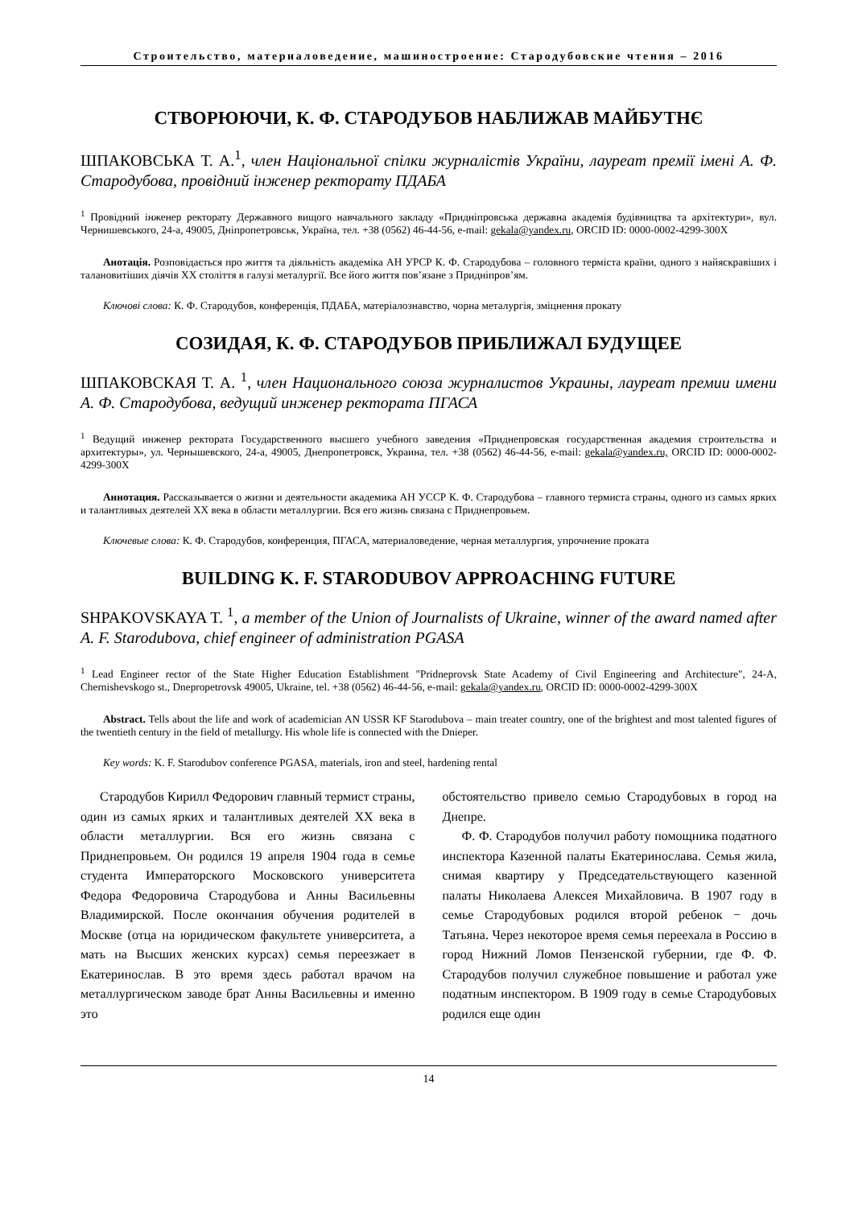Строительство, материаловедение, машиностроение: Стародубовские чтения – 2016
СТВОРЮЮЧИ, К. Ф. СТАРОДУБОВ НАБЛИЖАВ МАЙБУТНЄ
ШПАКОВСЬКА Т. А.<sup>1</sup>, член Національної спілки журналістів України, лауреат премії імені А. Ф. Стародубова, провідний інженер ректорату ПДАБА
<sup>1</sup> Провідний інженер ректорату Державного вищого навчального закладу «Придніпровська державна академія будівництва та архітектури», вул. Чернишевського, 24-а, 49005, Дніпропетровськ, Україна, тел. +38 (0562) 46-44-56, e-mail: gekala@yandex.ru, ORCID ID: 0000-0002-4299-300X
Анотація. Розповідається про життя та діяльність академіка АН УРСР К. Ф. Стародубова – головного терміста країни, одного з найяскравіших і талановитіших діячів XX століття в галузі металургії. Все його життя пов’язане з Придніпров’ям.
Ключові слова: К. Ф. Стародубов, конференція, ПДАБА, матеріалознавство, чорна металургія, зміцнення прокату
СОЗИДАЯ, К. Ф. СТАРОДУБОВ ПРИБЛИЖАЛ БУДУЩЕЕ
ШПАКОВСКАЯ Т. А. <sup>1</sup>, член Национального союза журналистов Украины, лауреат премии имени А. Ф. Стародубова, ведущий инженер ректората ПГАСА
<sup>1</sup> Ведущий инженер ректората Государственного высшего учебного заведения «Приднепровская государственная академия строительства и архитектуры», ул. Чернышевского, 24-а, 49005, Днепропетровск, Украина, тел. +38 (0562) 46-44-56, e-mail: gekala@yandex.ru, ORCID ID: 0000-0002-4299-300X
Аннотация. Рассказывается о жизни и деятельности академика АН УССР К. Ф. Стародубова – главного термиста страны, одного из самых ярких и талантливых деятелей XX века в области металлургии. Вся его жизнь связана с Приднепровьем.
Ключевые слова: К. Ф. Стародубов, конференция, ПГАСА, материаловедение, черная металлургия, упрочнение проката
BUILDING K. F. STARODUBOV APPROACHING FUTURE
SHPAKOVSKAYA T. <sup>1</sup>, a member of the Union of Journalists of Ukraine, winner of the award named after A. F. Starodubova, chief engineer of administration PGASA
<sup>1</sup> Lead Engineer rector of the State Higher Education Establishment "Pridneprovsk State Academy of Civil Engineering and Architecture", 24-A, Chernishevskogo st., Dnepropetrovsk 49005, Ukraine, tel. +38 (0562) 46-44-56, e-mail: gekala@yandex.ru, ORCID ID: 0000-0002-4299-300X
Abstract. Tells about the life and work of academician AN USSR KF Starodubova – main treater country, one of the brightest and most talented figures of the twentieth century in the field of metallurgy. His whole life is connected with the Dnieper.
Key words: K. F. Starodubov conference PGASA, materials, iron and steel, hardening rental
Стародубов Кирилл Федорович главный термист страны, один из самых ярких и талантливых деятелей XX века в области металлургии. Вся его жизнь связана с Приднепровьем. Он родился 19 апреля 1904 года в семье студента Императорского Московского университета Федора Федоровича Стародубова и Анны Васильевны Владимирской. После окончания обучения родителей в Москве (отца на юридическом факультете университета, а мать на Высших женских курсах) семья переезжает в Екатеринослав. В это время здесь работал врачом на металлургическом заводе брат Анны Васильевны и именно это
обстоятельство привело семью Стародубовых в город на Днепре.
Ф. Ф. Стародубов получил работу помощника податного инспектора Казенной палаты Екатеринослава. Семья жила, снимая квартиру у Председательствующего казенной палаты Николаева Алексея Михайловича. В 1907 году в семье Стародубовых родился второй ребенок − дочь Татьяна. Через некоторое время семья переехала в Россию в город Нижний Ломов Пензенской губернии, где Ф. Ф. Стародубов получил служебное повышение и работал уже податным инспектором. В 1909 году в семье Стародубовых родился еще один
14